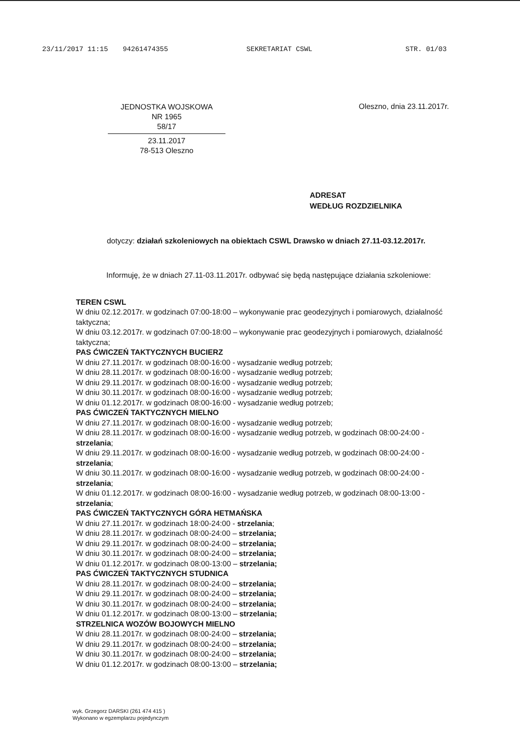23/11/2017 11:15 94261474355 SEKRETARIAT CSWL STR. 01/03
JEDNOSTKA WOJSKOWA
NR 1965
58/17
23.11.2017
78-513 Oleszno
Oleszno, dnia 23.11.2017r.
ADRESAT
WEDŁUG ROZDZIELNIKA
dotyczy: działań szkoleniowych na obiektach CSWL Drawsko w dniach 27.11-03.12.2017r.
Informuję, że w dniach 27.11-03.11.2017r. odbywać się będą następujące działania szkoleniowe:
TEREN CSWL
W dniu 02.12.2017r. w godzinach 07:00-18:00 – wykonywanie prac geodezyjnych i pomiarowych, działalność taktyczna;
W dniu 03.12.2017r. w godzinach 07:00-18:00 – wykonywanie prac geodezyjnych i pomiarowych, działalność taktyczna;
PAS ĆWICZEŃ TAKTYCZNYCH BUCIERZ
W dniu 27.11.2017r. w godzinach 08:00-16:00 - wysadzanie według potrzeb;
W dniu 28.11.2017r. w godzinach 08:00-16:00 - wysadzanie według potrzeb;
W dniu 29.11.2017r. w godzinach 08:00-16:00 - wysadzanie według potrzeb;
W dniu 30.11.2017r. w godzinach 08:00-16:00 - wysadzanie według potrzeb;
W dniu 01.12.2017r. w godzinach 08:00-16:00 - wysadzanie według potrzeb;
PAS ĆWICZEŃ TAKTYCZNYCH MIELNO
W dniu 27.11.2017r. w godzinach 08:00-16:00 - wysadzanie według potrzeb;
W dniu 28.11.2017r. w godzinach 08:00-16:00 - wysadzanie według potrzeb, w godzinach 08:00-24:00 - strzelania;
W dniu 29.11.2017r. w godzinach 08:00-16:00 - wysadzanie według potrzeb, w godzinach 08:00-24:00 - strzelania;
W dniu 30.11.2017r. w godzinach 08:00-16:00 - wysadzanie według potrzeb, w godzinach 08:00-24:00 - strzelania;
W dniu 01.12.2017r. w godzinach 08:00-16:00 - wysadzanie według potrzeb, w godzinach 08:00-13:00 - strzelania;
PAS ĆWICZEŃ TAKTYCZNYCH GÓRA HETMAŃSKA
W dniu 27.11.2017r. w godzinach 18:00-24:00 - strzelania;
W dniu 28.11.2017r. w godzinach 08:00-24:00 – strzelania;
W dniu 29.11.2017r. w godzinach 08:00-24:00 – strzelania;
W dniu 30.11.2017r. w godzinach 08:00-24:00 – strzelania;
W dniu 01.12.2017r. w godzinach 08:00-13:00 – strzelania;
PAS ĆWICZEŃ TAKTYCZNYCH STUDNICA
W dniu 28.11.2017r. w godzinach 08:00-24:00 – strzelania;
W dniu 29.11.2017r. w godzinach 08:00-24:00 – strzelania;
W dniu 30.11.2017r. w godzinach 08:00-24:00 – strzelania;
W dniu 01.12.2017r. w godzinach 08:00-13:00 – strzelania;
STRZELNICA WOZÓW BOJOWYCH MIELNO
W dniu 28.11.2017r. w godzinach 08:00-24:00 – strzelania;
W dniu 29.11.2017r. w godzinach 08:00-24:00 – strzelania;
W dniu 30.11.2017r. w godzinach 08:00-24:00 – strzelania;
W dniu 01.12.2017r. w godzinach 08:00-13:00 – strzelania;
wyk. Grzegorz DARSKI (261 474 415 )
Wykonano w egzemplarzu pojedynczym